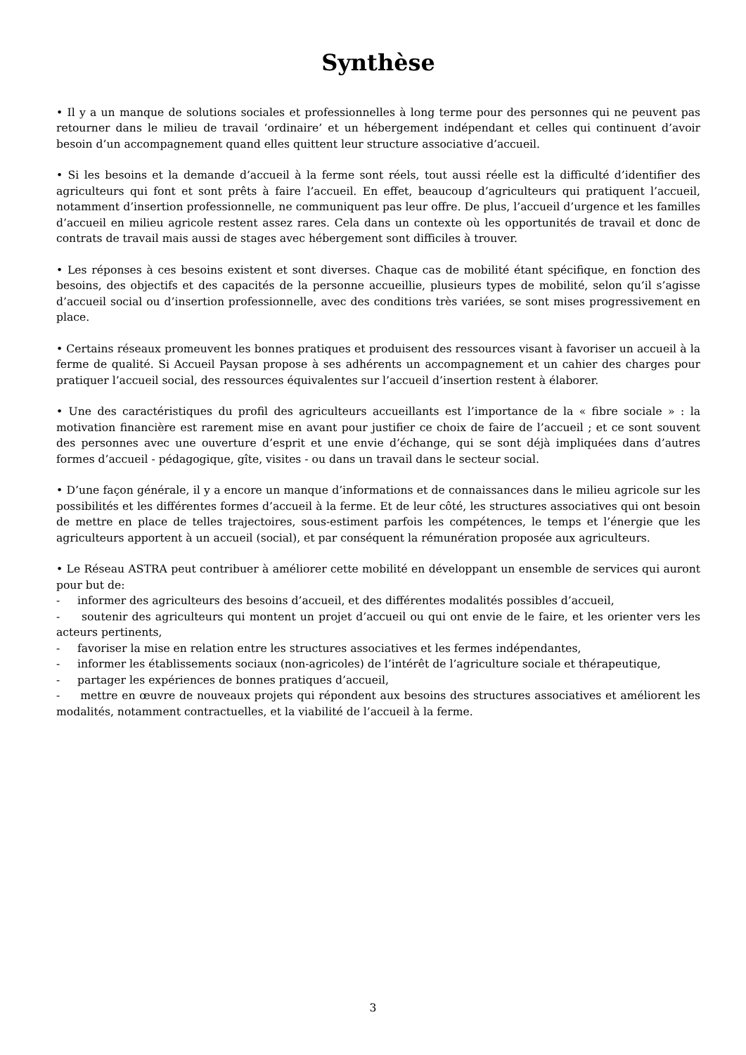Synthèse
• Il y a un manque de solutions sociales et professionnelles à long terme pour des personnes qui ne peuvent pas retourner dans le milieu de travail ‘ordinaire’ et un hébergement indépendant et celles qui continuent d’avoir besoin d’un accompagnement quand elles quittent leur structure associative d’accueil.
• Si les besoins et la demande d’accueil à la ferme sont réels, tout aussi réelle est la difficulté d’identifier des agriculteurs qui font et sont prêts à faire l’accueil. En effet, beaucoup d’agriculteurs qui pratiquent l’accueil, notamment d’insertion professionnelle, ne communiquent pas leur offre. De plus, l’accueil d’urgence et les familles d’accueil en milieu agricole restent assez rares. Cela dans un contexte où les opportunités de travail et donc de contrats de travail mais aussi de stages avec hébergement sont difficiles à trouver.
• Les réponses à ces besoins existent et sont diverses. Chaque cas de mobilité étant spécifique, en fonction des besoins, des objectifs et des capacités de la personne accueillie, plusieurs types de mobilité, selon qu’il s’agisse d’accueil social ou d’insertion professionnelle, avec des conditions très variées, se sont mises progressivement en place.
• Certains réseaux promeuvent les bonnes pratiques et produisent des ressources visant à favoriser un accueil à la ferme de qualité. Si Accueil Paysan propose à ses adhérents un accompagnement et un cahier des charges pour pratiquer l’accueil social, des ressources équivalentes sur l’accueil d’insertion restent à élaborer.
• Une des caractéristiques du profil des agriculteurs accueillants est l’importance de la « fibre sociale » : la motivation financière est rarement mise en avant pour justifier ce choix de faire de l’accueil ; et ce sont souvent des personnes avec une ouverture d’esprit et une envie d’échange, qui se sont déjà impliquées dans d’autres formes d’accueil - pédagogique, gîte, visites - ou dans un travail dans le secteur social.
• D’une façon générale, il y a encore un manque d’informations et de connaissances dans le milieu agricole sur les possibilités et les différentes formes d’accueil à la ferme. Et de leur côté, les structures associatives qui ont besoin de mettre en place de telles trajectoires, sous-estiment parfois les compétences, le temps et l’énergie que les agriculteurs apportent à un accueil (social), et par conséquent la rémunération proposée aux agriculteurs.
• Le Réseau ASTRA peut contribuer à améliorer cette mobilité en développant un ensemble de services qui auront pour but de:
- informer des agriculteurs des besoins d’accueil, et des différentes modalités possibles d’accueil,
- soutenir des agriculteurs qui montent un projet d’accueil ou qui ont envie de le faire, et les orienter vers les acteurs pertinents,
- favoriser la mise en relation entre les structures associatives et les fermes indépendantes,
- informer les établissements sociaux (non-agricoles) de l’intérêt de l’agriculture sociale et thérapeutique,
- partager les expériences de bonnes pratiques d’accueil,
- mettre en œuvre de nouveaux projets qui répondent aux besoins des structures associatives et améliorent les modalités, notamment contractuelles, et la viabilité de l’accueil à la ferme.
3